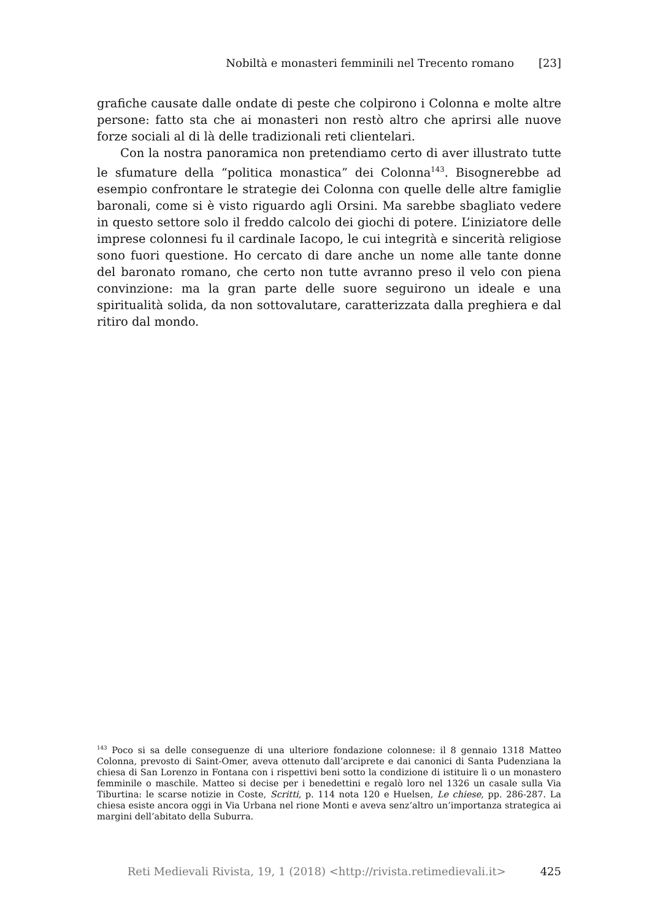Nobiltà e monasteri femminili nel Trecento romano [23]
grafiche causate dalle ondate di peste che colpirono i Colonna e molte altre persone: fatto sta che ai monasteri non restò altro che aprirsi alle nuove forze sociali al di là delle tradizionali reti clientelari.
Con la nostra panoramica non pretendiamo certo di aver illustrato tutte le sfumature della “politica monastica” dei Colonna<sup>143</sup>. Bisognerebbe ad esempio confrontare le strategie dei Colonna con quelle delle altre famiglie baronali, come si è visto riguardo agli Orsini. Ma sarebbe sbagliato vedere in questo settore solo il freddo calcolo dei giochi di potere. L’iniziatore delle imprese colonnesi fu il cardinale Iacopo, le cui integrità e sincerità religiose sono fuori questione. Ho cercato di dare anche un nome alle tante donne del baronato romano, che certo non tutte avranno preso il velo con piena convinzione: ma la gran parte delle suore seguirono un ideale e una spiritualità solida, da non sottovalutare, caratterizzata dalla preghiera e dal ritiro dal mondo.
<sup>143</sup> Poco si sa delle conseguenze di una ulteriore fondazione colonnese: il 8 gennaio 1318 Matteo Colonna, prevosto di Saint-Omer, aveva ottenuto dall’arciprete e dai canonici di Santa Pudenziana la chiesa di San Lorenzo in Fontana con i rispettivi beni sotto la condizione di istituire lì o un monastero femminile o maschile. Matteo si decise per i benedettini e regalò loro nel 1326 un casale sulla Via Tiburtina: le scarse notizie in Coste, Scritti, p. 114 nota 120 e Huelsen, Le chiese, pp. 286-287. La chiesa esiste ancora oggi in Via Urbana nel rione Monti e aveva senz’altro un’importanza strategica ai margini dell’abitato della Suburra.
Reti Medievali Rivista, 19, 1 (2018) <http://rivista.retimedievali.it> 425